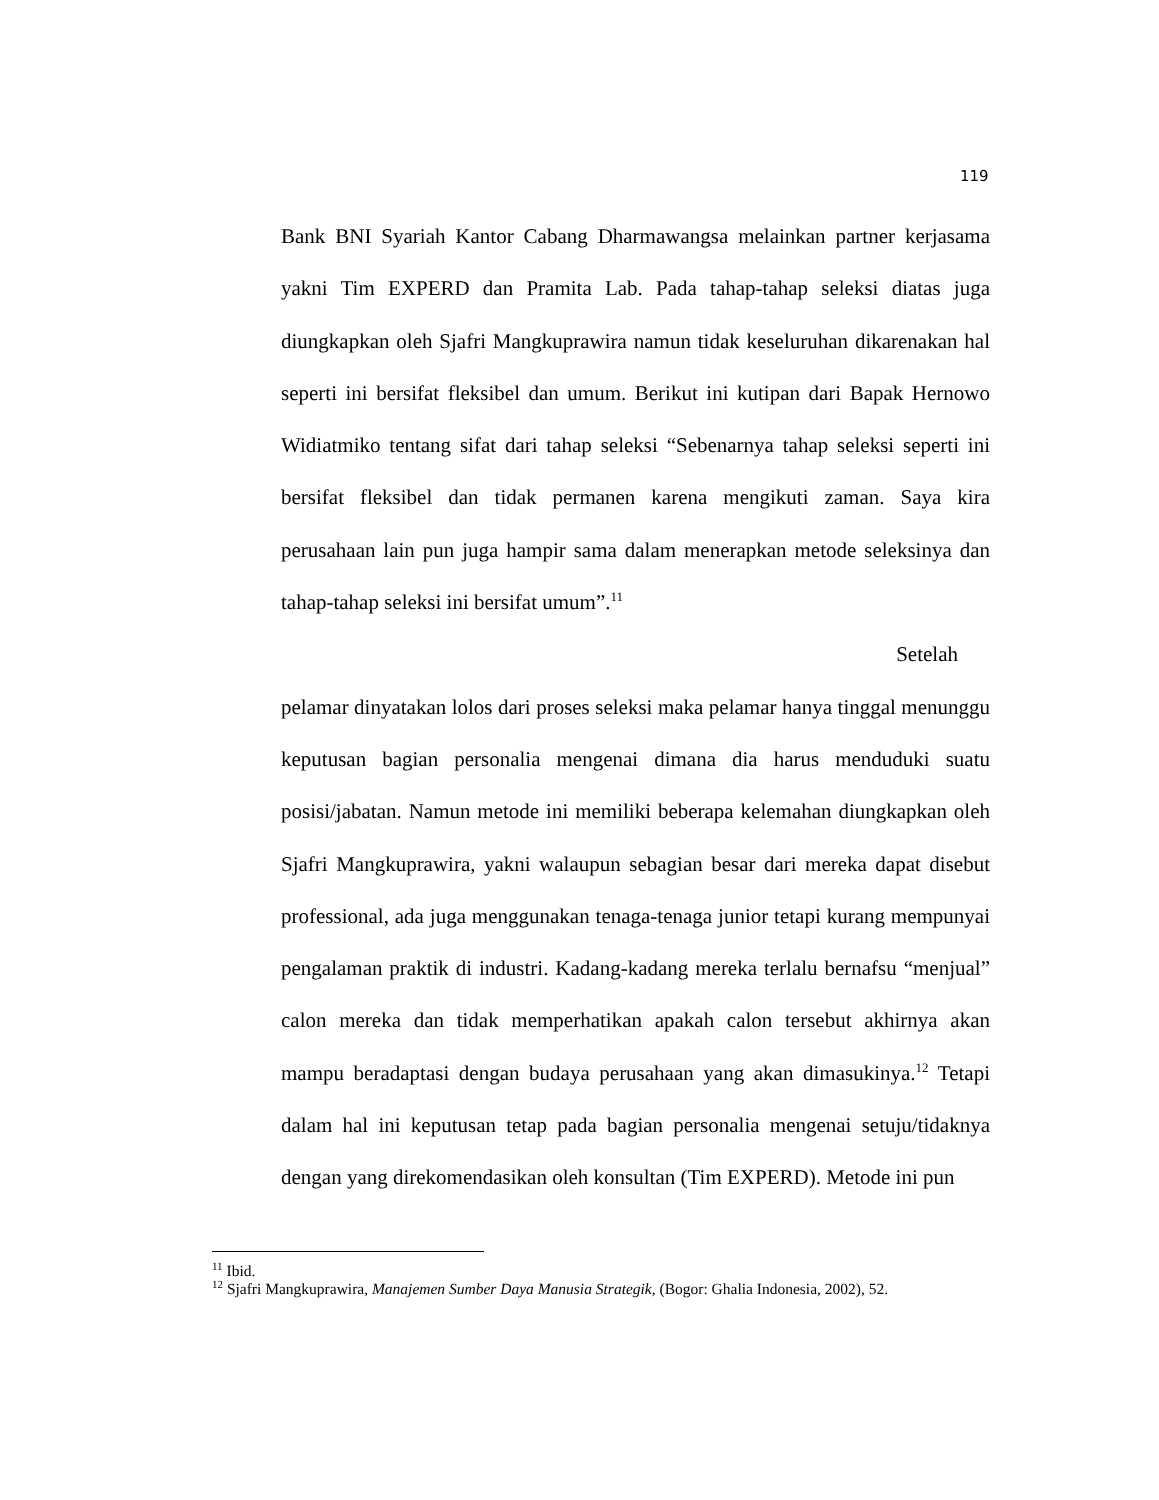119
Bank BNI Syariah Kantor Cabang Dharmawangsa melainkan partner kerjasama yakni Tim EXPERD dan Pramita Lab. Pada tahap-tahap seleksi diatas juga diungkapkan oleh Sjafri Mangkuprawira namun tidak keseluruhan dikarenakan hal seperti ini bersifat fleksibel dan umum. Berikut ini kutipan dari Bapak Hernowo Widiatmiko tentang sifat dari tahap seleksi “Sebenarnya tahap seleksi seperti ini bersifat fleksibel dan tidak permanen karena mengikuti zaman. Saya kira perusahaan lain pun juga hampir sama dalam menerapkan metode seleksinya dan tahap-tahap seleksi ini bersifat umum”.<sup>11</sup>
Setelah
pelamar dinyatakan lolos dari proses seleksi maka pelamar hanya tinggal menunggu keputusan bagian personalia mengenai dimana dia harus menduduki suatu posisi/jabatan. Namun metode ini memiliki beberapa kelemahan diungkapkan oleh Sjafri Mangkuprawira, yakni walaupun sebagian besar dari mereka dapat disebut professional, ada juga menggunakan tenaga-tenaga junior tetapi kurang mempunyai pengalaman praktik di industri. Kadang-kadang mereka terlalu bernafsu “menjual” calon mereka dan tidak memperhatikan apakah calon tersebut akhirnya akan mampu beradaptasi dengan budaya perusahaan yang akan dimasukinya.<sup>12</sup> Tetapi dalam hal ini keputusan tetap pada bagian personalia mengenai setuju/tidaknya dengan yang direkomendasikan oleh konsultan (Tim EXPERD). Metode ini pun
<sup>11</sup> Ibid.
<sup>12</sup> Sjafri Mangkuprawira, Manajemen Sumber Daya Manusia Strategik, (Bogor: Ghalia Indonesia, 2002), 52.